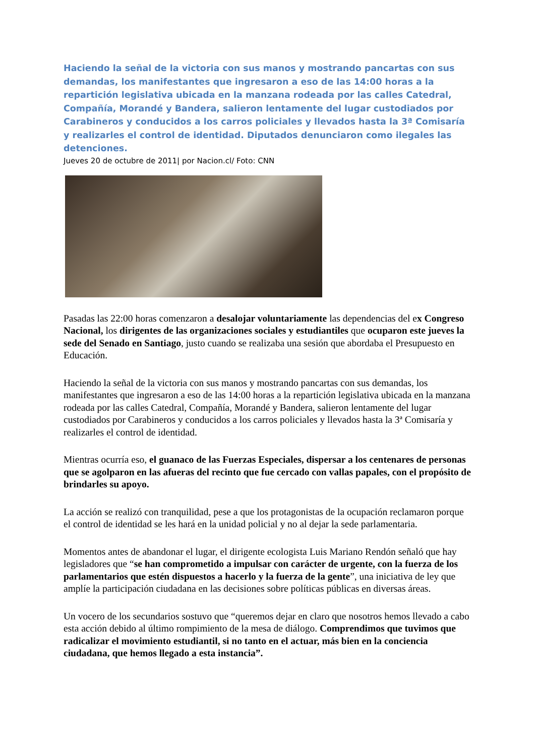Haciendo la señal de la victoria con sus manos y mostrando pancartas con sus demandas, los manifestantes que ingresaron a eso de las 14:00 horas a la repartición legislativa ubicada en la manzana rodeada por las calles Catedral, Compañía, Morandé y Bandera, salieron lentamente del lugar custodiados por Carabineros y conducidos a los carros policiales y llevados hasta la 3ª Comisaría y realizarles el control de identidad. Diputados denunciaron como ilegales las detenciones.
Jueves 20 de octubre de 2011| por Nacion.cl/ Foto: CNN
Pasadas las 22:00 horas comenzaron a desalojar voluntariamente las dependencias del ex Congreso Nacional, los dirigentes de las organizaciones sociales y estudiantiles que ocuparon este jueves la sede del Senado en Santiago, justo cuando se realizaba una sesión que abordaba el Presupuesto en Educación.
Haciendo la señal de la victoria con sus manos y mostrando pancartas con sus demandas, los manifestantes que ingresaron a eso de las 14:00 horas a la repartición legislativa ubicada en la manzana rodeada por las calles Catedral, Compañía, Morandé y Bandera, salieron lentamente del lugar custodiados por Carabineros y conducidos a los carros policiales y llevados hasta la 3ª Comisaría y realizarles el control de identidad.
Mientras ocurría eso, el guanaco de las Fuerzas Especiales, dispersar a los centenares de personas que se agolparon en las afueras del recinto que fue cercado con vallas papales, con el propósito de brindarles su apoyo.
La acción se realizó con tranquilidad, pese a que los protagonistas de la ocupación reclamaron porque el control de identidad se les hará en la unidad policial y no al dejar la sede parlamentaria.
Momentos antes de abandonar el lugar, el dirigente ecologista Luis Mariano Rendón señaló que hay legisladores que “se han comprometido a impulsar con carácter de urgente, con la fuerza de los parlamentarios que estén dispuestos a hacerlo y la fuerza de la gente”, una iniciativa de ley que amplíe la participación ciudadana en las decisiones sobre políticas públicas en diversas áreas.
Un vocero de los secundarios sostuvo que “queremos dejar en claro que nosotros hemos llevado a cabo esta acción debido al último rompimiento de la mesa de diálogo. Comprendimos que tuvimos que radicalizar el movimiento estudiantil, si no tanto en el actuar, más bien en la conciencia ciudadana, que hemos llegado a esta instancia”.